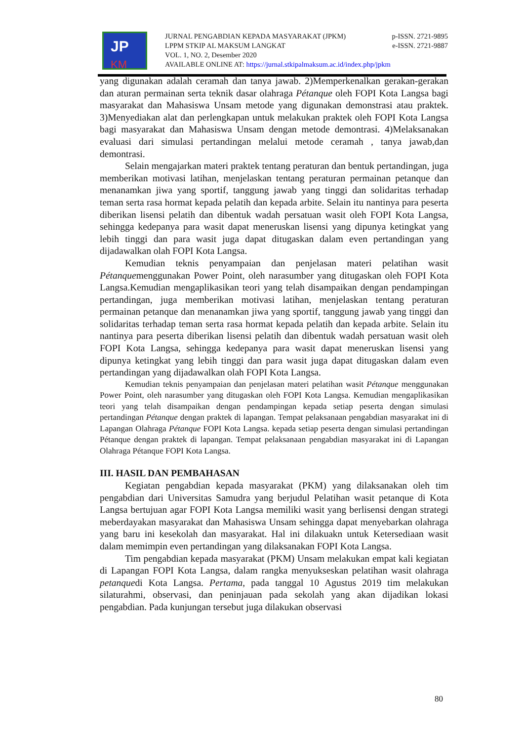JP
KM
JURNAL PENGABDIAN KEPADA MASYARAKAT (JPKM) p-ISSN. 2721-9895
LPPM STKIP AL MAKSUM LANGKAT e-ISSN. 2721-9887
VOL. 1, NO. 2, Desember 2020
AVAILABLE ONLINE AT: https://jurnal.stkipalmaksum.ac.id/index.php/jpkm
yang digunakan adalah ceramah dan tanya jawab. 2)Memperkenalkan gerakan-gerakan dan aturan permainan serta teknik dasar olahraga Pétanque oleh FOPI Kota Langsa bagi masyarakat dan Mahasiswa Unsam metode yang digunakan demonstrasi atau praktek. 3)Menyediakan alat dan perlengkapan untuk melakukan praktek oleh FOPI Kota Langsa bagi masyarakat dan Mahasiswa Unsam dengan metode demontrasi. 4)Melaksanakan evaluasi dari simulasi pertandingan melalui metode ceramah , tanya jawab,dan demontrasi.
Selain mengajarkan materi praktek tentang peraturan dan bentuk pertandingan, juga memberikan motivasi latihan, menjelaskan tentang peraturan permainan petanque dan menanamkan jiwa yang sportif, tanggung jawab yang tinggi dan solidaritas terhadap teman serta rasa hormat kepada pelatih dan kepada arbite. Selain itu nantinya para peserta diberikan lisensi pelatih dan dibentuk wadah persatuan wasit oleh FOPI Kota Langsa, sehingga kedepanya para wasit dapat meneruskan lisensi yang dipunya ketingkat yang lebih tinggi dan para wasit juga dapat ditugaskan dalam even pertandingan yang dijadawalkan olah FOPI Kota Langsa.
Kemudian teknis penyampaian dan penjelasan materi pelatihan wasit Pétanquemenggunakan Power Point, oleh narasumber yang ditugaskan oleh FOPI Kota Langsa.Kemudian mengaplikasikan teori yang telah disampaikan dengan pendampingan pertandingan, juga memberikan motivasi latihan, menjelaskan tentang peraturan permainan petanque dan menanamkan jiwa yang sportif, tanggung jawab yang tinggi dan solidaritas terhadap teman serta rasa hormat kepada pelatih dan kepada arbite. Selain itu nantinya para peserta diberikan lisensi pelatih dan dibentuk wadah persatuan wasit oleh FOPI Kota Langsa, sehingga kedepanya para wasit dapat meneruskan lisensi yang dipunya ketingkat yang lebih tinggi dan para wasit juga dapat ditugaskan dalam even pertandingan yang dijadawalkan olah FOPI Kota Langsa.
Kemudian teknis penyampaian dan penjelasan materi pelatihan wasit Pétanque menggunakan Power Point, oleh narasumber yang ditugaskan oleh FOPI Kota Langsa. Kemudian mengaplikasikan teori yang telah disampaikan dengan pendampingan kepada setiap peserta dengan simulasi pertandingan Pétanque dengan praktek di lapangan. Tempat pelaksanaan pengabdian masyarakat ini di Lapangan Olahraga Pétanque FOPI Kota Langsa. kepada setiap peserta dengan simulasi pertandingan Pétanque dengan praktek di lapangan. Tempat pelaksanaan pengabdian masyarakat ini di Lapangan Olahraga Pétanque FOPI Kota Langsa.
III. HASIL DAN PEMBAHASAN
Kegiatan pengabdian kepada masyarakat (PKM) yang dilaksanakan oleh tim pengabdian dari Universitas Samudra yang berjudul Pelatihan wasit petanque di Kota Langsa bertujuan agar FOPI Kota Langsa memiliki wasit yang berlisensi dengan strategi meberdayakan masyarakat dan Mahasiswa Unsam sehingga dapat menyebarkan olahraga yang baru ini kesekolah dan masyarakat. Hal ini dilakuakn untuk Ketersediaan wasit dalam memimpin even pertandingan yang dilaksanakan FOPI Kota Langsa.
Tim pengabdian kepada masyarakat (PKM) Unsam melakukan empat kali kegiatan di Lapangan FOPI Kota Langsa, dalam rangka menyukseskan pelatihan wasit olahraga petanquedi Kota Langsa. Pertama, pada tanggal 10 Agustus 2019 tim melakukan silaturahmi, observasi, dan peninjauan pada sekolah yang akan dijadikan lokasi pengabdian. Pada kunjungan tersebut juga dilakukan observasi
80